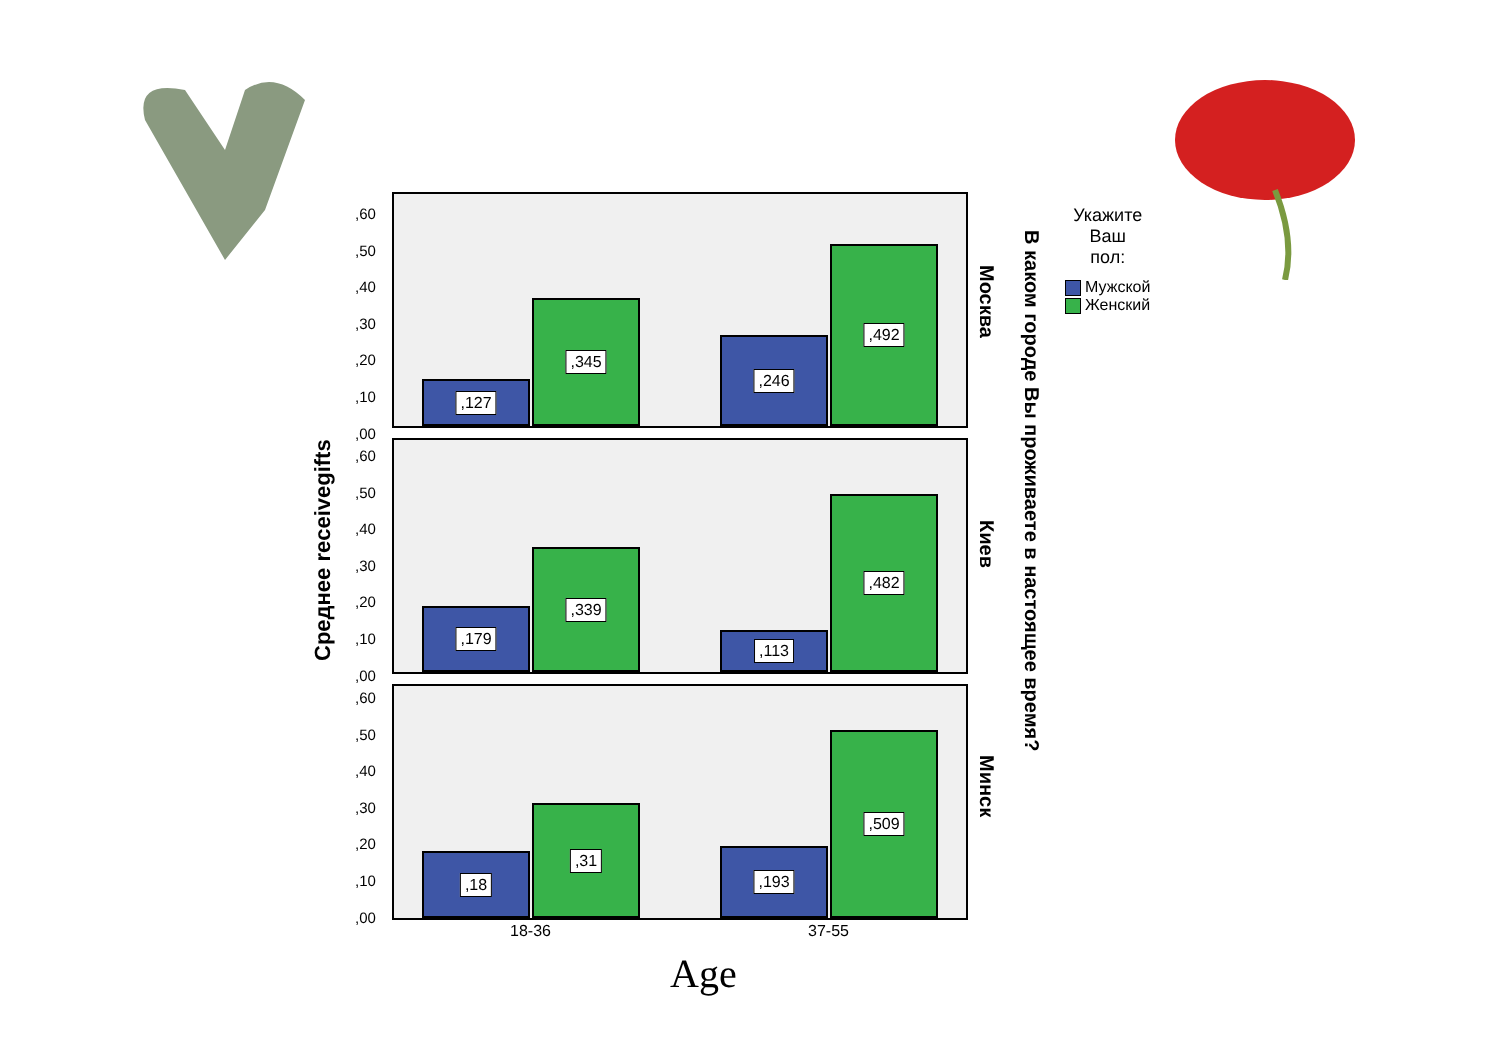Среднее receivegifts
,127 ,345 ,246 ,492
,179 ,339 ,113 ,482
,18 ,31 ,193 ,509
,60
,50
,40
,30
,20
,10
,00
,60
,50
,40
,30
,20
,10
,00
,60
,50
,40
,30
,20
,10
,00
Москва
Киев
Минск
В каком городе Вы проживаете в настоящее время?
Укажите
Ваш
пол:
Мужской
Женский
18-36 37-55
Age